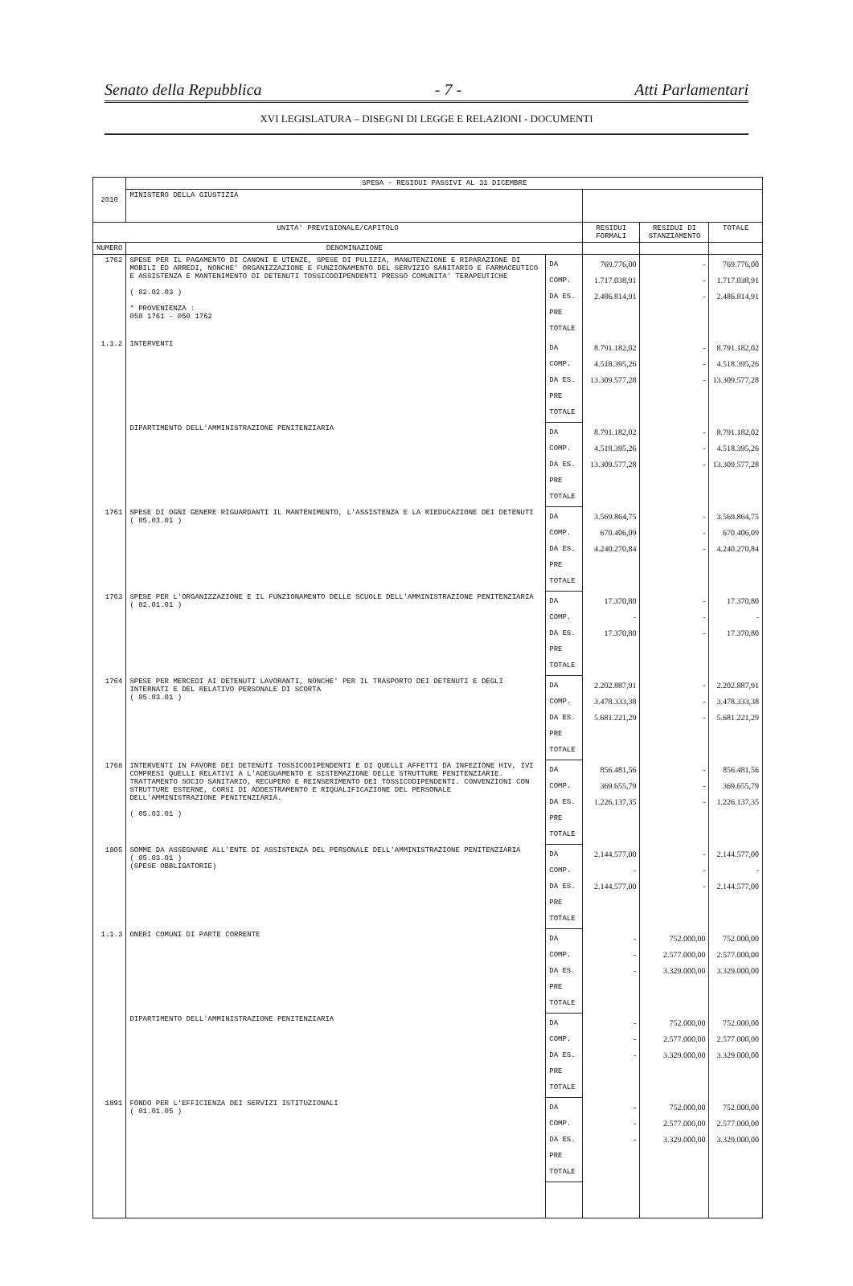Senato della Repubblica - 7 - Atti Parlamentari
XVI LEGISLATURA – DISEGNI DI LEGGE E RELAZIONI - DOCUMENTI
| 2010 | SPESA - RESIDUI PASSIVI AL 31 DICEMBRE | | | | |
| | MINISTERO DELLA GIUSTIZIA | | | | |
| UNITA' PREVISIONALE/CAPITOLO | | | RESIDUI FORMALI | RESIDUI DI STANZIAMENTO | TOTALE |
| NUMERO | DENOMINAZIONE | | | | |
| 1762 | SPESE PER IL PAGAMENTO DI CANONI E UTENZE, SPESE DI PULIZIA, MANUTENZIONE E RIPARAZIONE DI MOBILI ED ARREDI, NONCHE' ORGANIZZAZIONE E FUNZIONAMENTO DEL SERVIZIO SANITARIO E FARMACEUTICO E ASSISTENZA E MANTENIMENTO DI DETENUTI TOSSICODIPENDENTI PRESSO COMUNITA' TERAPEUTICHE ( 02.02.03 ) * PROVENIENZA : 050 1761 - 050 1762 | DA COMP. DA ES. PRE TOTALE | 769.776,00 1.717.038,91 2.486.814,91 | - - - | 769.776,00 1.717.038,91 2.486.814,91 |
| 1.1.2 | INTERVENTI | DA COMP. DA ES. PRE TOTALE | 8.791.182,02 4.518.395,26 13.309.577,28 | - - - | 8.791.182,02 4.518.395,26 13.309.577,28 |
| | DIPARTIMENTO DELL'AMMINISTRAZIONE PENITENZIARIA | DA COMP. DA ES. PRE TOTALE | 8.791.182,02 4.518.395,26 13.309.577,28 | - - - | 8.791.182,02 4.518.395,26 13.309.577,28 |
| 1761 | SPESE DI OGNI GENERE RIGUARDANTI IL MANTENIMENTO, L'ASSISTENZA E LA RIEDUCAZIONE DEI DETENUTI ( 05.03.01 ) | DA COMP. DA ES. PRE TOTALE | 3.569.864,75 670.406,09 4.240.270,84 | - - - | 3.569.864,75 670.406,09 4.240.270,84 |
| 1763 | SPESE PER L'ORGANIZZAZIONE E IL FUNZIONAMENTO DELLE SCUOLE DELL'AMMINISTRAZIONE PENITENZIARIA ( 02.01.01 ) | DA COMP. DA ES. PRE TOTALE | 17.370,80 - 17.370,80 | - - - | 17.370,80 - 17.370,80 |
| 1764 | SPESE PER MERCEDI AI DETENUTI LAVORANTI, NONCHE' PER IL TRASPORTO DEI DETENUTI E DEGLI INTERNATI E DEL RELATIVO PERSONALE DI SCORTA ( 05.03.01 ) | DA COMP. DA ES. PRE TOTALE | 2.202.887,91 3.478.333,38 5.681.221,29 | - - - | 2.202.887,91 3.478.333,38 5.681.221,29 |
| 1768 | INTERVENTI IN FAVORE DEI DETENUTI TOSSICODIPENDENTI E DI QUELLI AFFETTI DA INFEZIONE HIV, IVI COMPRESI QUELLI RELATIVI A L'ADEGUAMENTO E SISTEMAZIONE DELLE STRUTTURE PENITENZIARIE. TRATTAMENTO SOCIO SANITARIO, RECUPERO E REINSERIMENTO DEI TOSSICODIPENDENTI. CONVENZIONI CON STRUTTURE ESTERNE, CORSI DI ADDESTRAMENTO E RIQUALIFICAZIONE DEL PERSONALE DELL'AMMINISTRAZIONE PENITENZIARIA. ( 05.03.01 ) | DA COMP. DA ES. PRE TOTALE | 856.481,56 369.655,79 1.226.137,35 | - - - | 856.481,56 369.655,79 1.226.137,35 |
| 1805 | SOMME DA ASSEGNARE ALL'ENTE DI ASSISTENZA DEL PERSONALE DELL'AMMINISTRAZIONE PENITENZIARIA ( 05.03.01 ) (SPESE OBBLIGATORIE) | DA COMP. DA ES. PRE TOTALE | 2.144.577,00 - 2.144.577,00 | - - - | 2.144.577,00 - 2.144.577,00 |
| 1.1.3 | ONERI COMUNI DI PARTE CORRENTE | DA COMP. DA ES. PRE TOTALE | - - - | 752.000,00 2.577.000,00 3.329.000,00 | 752.000,00 2.577.000,00 3.329.000,00 |
| | DIPARTIMENTO DELL'AMMINISTRAZIONE PENITENZIARIA | DA COMP. DA ES. PRE TOTALE | - - - | 752.000,00 2.577.000,00 3.329.000,00 | 752.000,00 2.577.000,00 3.329.000,00 |
| 1891 | FONDO PER L'EFFICIENZA DEI SERVIZI ISTITUZIONALI ( 01.01.05 ) | DA COMP. DA ES. PRE TOTALE | - - - | 752.000,00 2.577.000,00 3.329.000,00 | 752.000,00 2.577.000,00 3.329.000,00 |